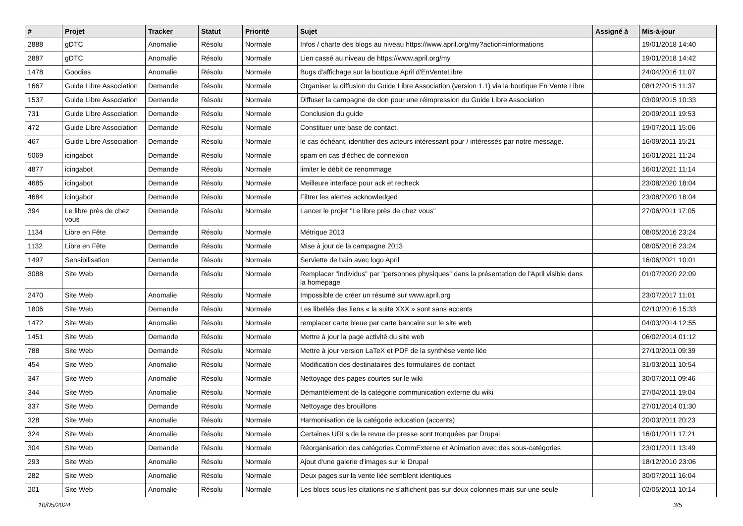| # | Projet | Tracker | Statut | Priorité | Sujet | Assigné à | Mis-à-jour |
| --- | --- | --- | --- | --- | --- | --- | --- |
| 2888 | gDTC | Anomalie | Résolu | Normale | Infos / charte des blogs au niveau https://www.april.org/my?action=informations | | 19/01/2018 14:40 |
| 2887 | gDTC | Anomalie | Résolu | Normale | Lien cassé au niveau de https://www.april.org/my | | 19/01/2018 14:42 |
| 1478 | Goodies | Anomalie | Résolu | Normale | Bugs d'affichage sur la boutique April d'EnVenteLibre | | 24/04/2016 11:07 |
| 1667 | Guide Libre Association | Demande | Résolu | Normale | Organiser la diffusion du Guide Libre Association (version 1.1) via la boutique En Vente Libre | | 08/12/2015 11:37 |
| 1537 | Guide Libre Association | Demande | Résolu | Normale | Diffuser la campagne de don pour une réimpression du Guide Libre Association | | 03/09/2015 10:33 |
| 731 | Guide Libre Association | Demande | Résolu | Normale | Conclusion du guide | | 20/09/2011 19:53 |
| 472 | Guide Libre Association | Demande | Résolu | Normale | Constituer une base de contact. | | 19/07/2011 15:06 |
| 467 | Guide Libre Association | Demande | Résolu | Normale | le cas échéant, identifier des acteurs intéressant pour / intéressés par notre message. | | 16/09/2011 15:21 |
| 5069 | icingabot | Demande | Résolu | Normale | spam en cas d'échec de connexion | | 16/01/2021 11:24 |
| 4877 | icingabot | Demande | Résolu | Normale | limiter le débit de renommage | | 16/01/2021 11:14 |
| 4685 | icingabot | Demande | Résolu | Normale | Meilleure interface pour ack et recheck | | 23/08/2020 18:04 |
| 4684 | icingabot | Demande | Résolu | Normale | Filtrer les alertes acknowledged | | 23/08/2020 18:04 |
| 394 | Le libre près de chez vous | Demande | Résolu | Normale | Lancer le projet "Le libre près de chez vous" | | 27/06/2011 17:05 |
| 1134 | Libre en Fête | Demande | Résolu | Normale | Métrique 2013 | | 08/05/2016 23:24 |
| 1132 | Libre en Fête | Demande | Résolu | Normale | Mise à jour de la campagne 2013 | | 08/05/2016 23:24 |
| 1497 | Sensibilisation | Demande | Résolu | Normale | Serviette de bain avec logo April | | 16/06/2021 10:01 |
| 3088 | Site Web | Demande | Résolu | Normale | Remplacer "individus" par "personnes physiques" dans la présentation de l'April visible dans la homepage | | 01/07/2020 22:09 |
| 2470 | Site Web | Anomalie | Résolu | Normale | Impossible de créer un résumé sur www.april.org | | 23/07/2017 11:01 |
| 1806 | Site Web | Demande | Résolu | Normale | Les libellés des liens « la suite XXX » sont sans accents | | 02/10/2016 15:33 |
| 1472 | Site Web | Anomalie | Résolu | Normale | remplacer carte bleue par carte bancaire sur le site web | | 04/03/2014 12:55 |
| 1451 | Site Web | Demande | Résolu | Normale | Mettre à jour la page activité du site web | | 06/02/2014 01:12 |
| 788 | Site Web | Demande | Résolu | Normale | Mettre à jour version LaTeX et PDF de la synthèse vente liée | | 27/10/2011 09:39 |
| 454 | Site Web | Anomalie | Résolu | Normale | Modification des destinataires des formulaires de contact | | 31/03/2011 10:54 |
| 347 | Site Web | Anomalie | Résolu | Normale | Nettoyage des pages courtes sur le wiki | | 30/07/2011 09:46 |
| 344 | Site Web | Anomalie | Résolu | Normale | Démantèlement de la catégorie communication externe du wiki | | 27/04/2011 19:04 |
| 337 | Site Web | Demande | Résolu | Normale | Nettoyage des brouillons | | 27/01/2014 01:30 |
| 328 | Site Web | Anomalie | Résolu | Normale | Harmonisation de la catégorie education (accents) | | 20/03/2011 20:23 |
| 324 | Site Web | Anomalie | Résolu | Normale | Certaines URLs de la revue de presse sont tronquées par Drupal | | 16/01/2011 17:21 |
| 304 | Site Web | Demande | Résolu | Normale | Réorganisation des catégories CommExterne et Animation avec des sous-catégories | | 23/01/2011 13:49 |
| 293 | Site Web | Anomalie | Résolu | Normale | Ajout d'une galerie d'images sur le Drupal | | 18/12/2010 23:06 |
| 282 | Site Web | Anomalie | Résolu | Normale | Deux pages sur la vente liée semblent identiques | | 30/07/2011 16:04 |
| 201 | Site Web | Anomalie | Résolu | Normale | Les blocs sous les citations ne s'affichent pas sur deux colonnes mais sur une seule | | 02/05/2011 10:14 |
10/05/2024 3/5